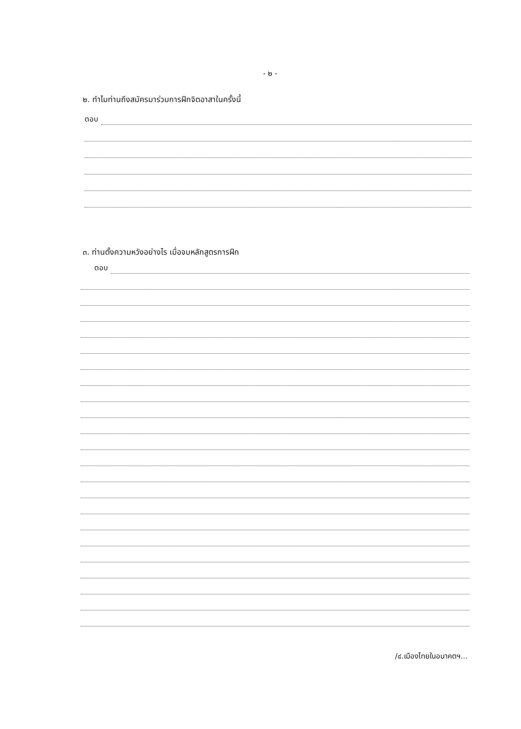- ๒ -
๒. ทำไมท่านถึงสมัครมาร่วมการฝึกจิตอาสาในครั้งนี้
ตอบ
๓. ท่านตั้งความหวังอย่างไร เมื่อจบหลักสูตรการฝึก
ตอบ
/๔.เมืองไทยในอนาคตฯ...